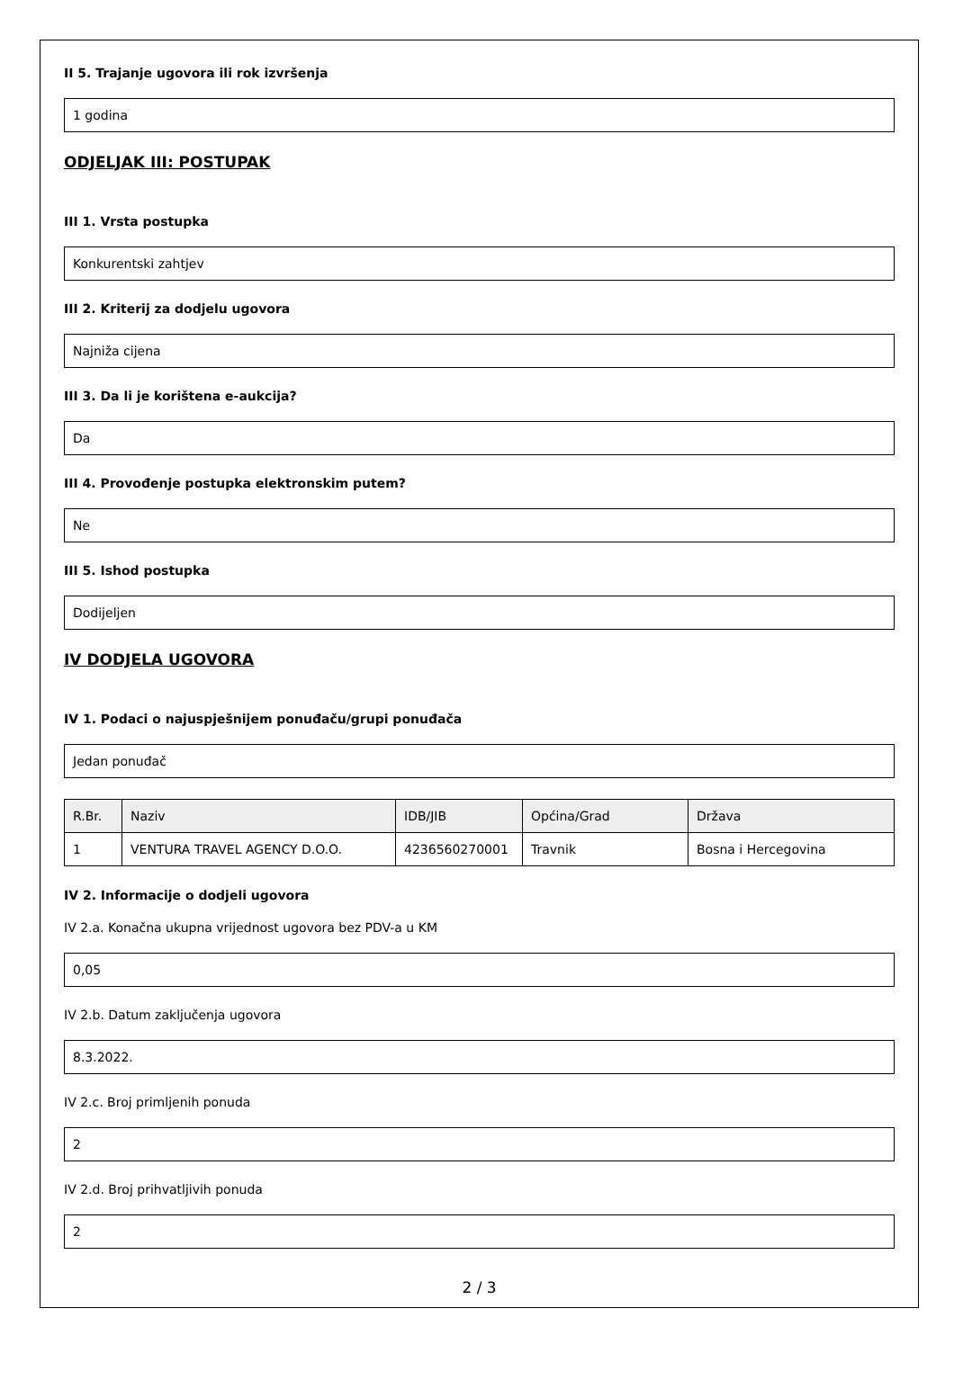II 5. Trajanje ugovora ili rok izvršenja
1 godina
ODJELJAK III: POSTUPAK
III 1. Vrsta postupka
Konkurentski zahtjev
III 2. Kriterij za dodjelu ugovora
Najniža cijena
III 3. Da li je korištena e-aukcija?
Da
III 4. Provođenje postupka elektronskim putem?
Ne
III 5. Ishod postupka
Dodijeljen
IV DODJELA UGOVORA
IV 1. Podaci o najuspješnijem ponuđaču/grupi ponuđača
Jedan ponuđač
| R.Br. | Naziv | IDB/JIB | Općina/Grad | Država |
| --- | --- | --- | --- | --- |
| 1 | VENTURA TRAVEL AGENCY D.O.O. | 4236560270001 | Travnik | Bosna i Hercegovina |
IV 2. Informacije o dodjeli ugovora
IV 2.a. Konačna ukupna vrijednost ugovora bez PDV-a u KM
0,05
IV 2.b. Datum zaključenja ugovora
8.3.2022.
IV 2.c. Broj primljenih ponuda
2
IV 2.d. Broj prihvatljivih ponuda
2
2 / 3